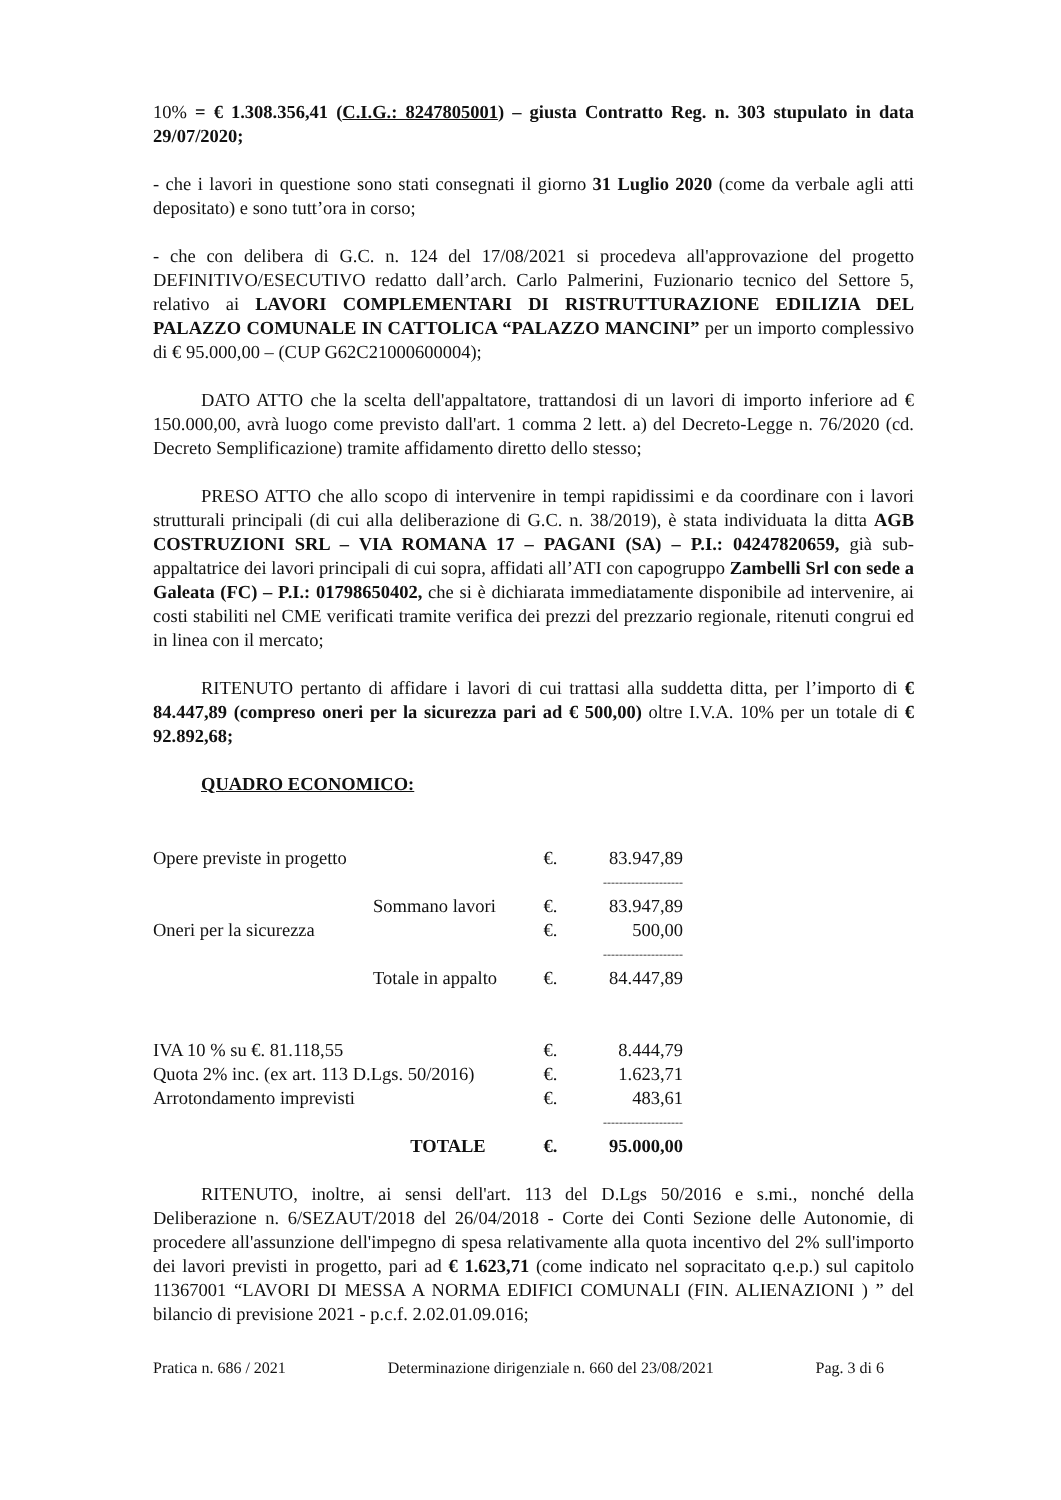10% = € 1.308.356,41 (C.I.G.: 8247805001) – giusta Contratto Reg. n. 303 stupulato in data 29/07/2020;
- che i lavori in questione sono stati consegnati il giorno 31 Luglio 2020 (come da verbale agli atti depositato) e sono tutt’ora in corso;
- che con delibera di G.C. n. 124 del 17/08/2021 si procedeva all'approvazione del progetto DEFINITIVO/ESECUTIVO redatto dall’arch. Carlo Palmerini, Fuzionario tecnico del Settore 5, relativo ai LAVORI COMPLEMENTARI DI RISTRUTTURAZIONE EDILIZIA DEL PALAZZO COMUNALE IN CATTOLICA “PALAZZO MANCINI” per un importo complessivo di € 95.000,00 – (CUP G62C21000600004);
DATO ATTO che la scelta dell'appaltatore, trattandosi di un lavori di importo inferiore ad € 150.000,00, avrà luogo come previsto dall'art. 1 comma 2 lett. a) del Decreto-Legge n. 76/2020 (cd. Decreto Semplificazione) tramite affidamento diretto dello stesso;
PRESO ATTO che allo scopo di intervenire in tempi rapidissimi e da coordinare con i lavori strutturali principali (di cui alla deliberazione di G.C. n. 38/2019), è stata individuata la ditta AGB COSTRUZIONI SRL – VIA ROMANA 17 – PAGANI (SA) – P.I.: 04247820659, già sub-appaltatrice dei lavori principali di cui sopra, affidati all’ATI con capogruppo Zambelli Srl con sede a Galeata (FC) – P.I.: 01798650402, che si è dichiarata immediatamente disponibile ad intervenire, ai costi stabiliti nel CME verificati tramite verifica dei prezzi del prezzario regionale, ritenuti congrui ed in linea con il mercato;
RITENUTO pertanto di affidare i lavori di cui trattasi alla suddetta ditta, per l’importo di € 84.447,89 (compreso oneri per la sicurezza pari ad € 500,00) oltre I.V.A. 10% per un totale di € 92.892,68;
QUADRO ECONOMICO:
| Opere previste in progetto | | €. | 83.947,89 |
| | | | -------------------- |
| | Sommano lavori | €. | 83.947,89 |
| Oneri per la sicurezza | | €. | 500,00 |
| | | | -------------------- |
| | Totale in appalto | €. | 84.447,89 |
| IVA 10 % su €. 81.118,55 | | €. | 8.444,79 |
| Quota 2% inc. (ex art. 113 D.Lgs. 50/2016) | | €. | 1.623,71 |
| Arrotondamento imprevisti | | €. | 483,61 |
| | | | -------------------- |
| | TOTALE | €. | 95.000,00 |
RITENUTO, inoltre, ai sensi dell'art. 113 del D.Lgs 50/2016 e s.mi., nonché della Deliberazione n. 6/SEZAUT/2018 del 26/04/2018 - Corte dei Conti Sezione delle Autonomie, di procedere all'assunzione dell'impegno di spesa relativamente alla quota incentivo del 2% sull'importo dei lavori previsti in progetto, pari ad € 1.623,71 (come indicato nel sopracitato q.e.p.) sul capitolo 11367001 “LAVORI DI MESSA A NORMA EDIFICI COMUNALI (FIN. ALIENAZIONI ) ” del bilancio di previsione 2021 - p.c.f. 2.02.01.09.016;
Pratica n. 686 / 2021 Determinazione dirigenziale n. 660 del 23/08/2021 Pag. 3 di 6